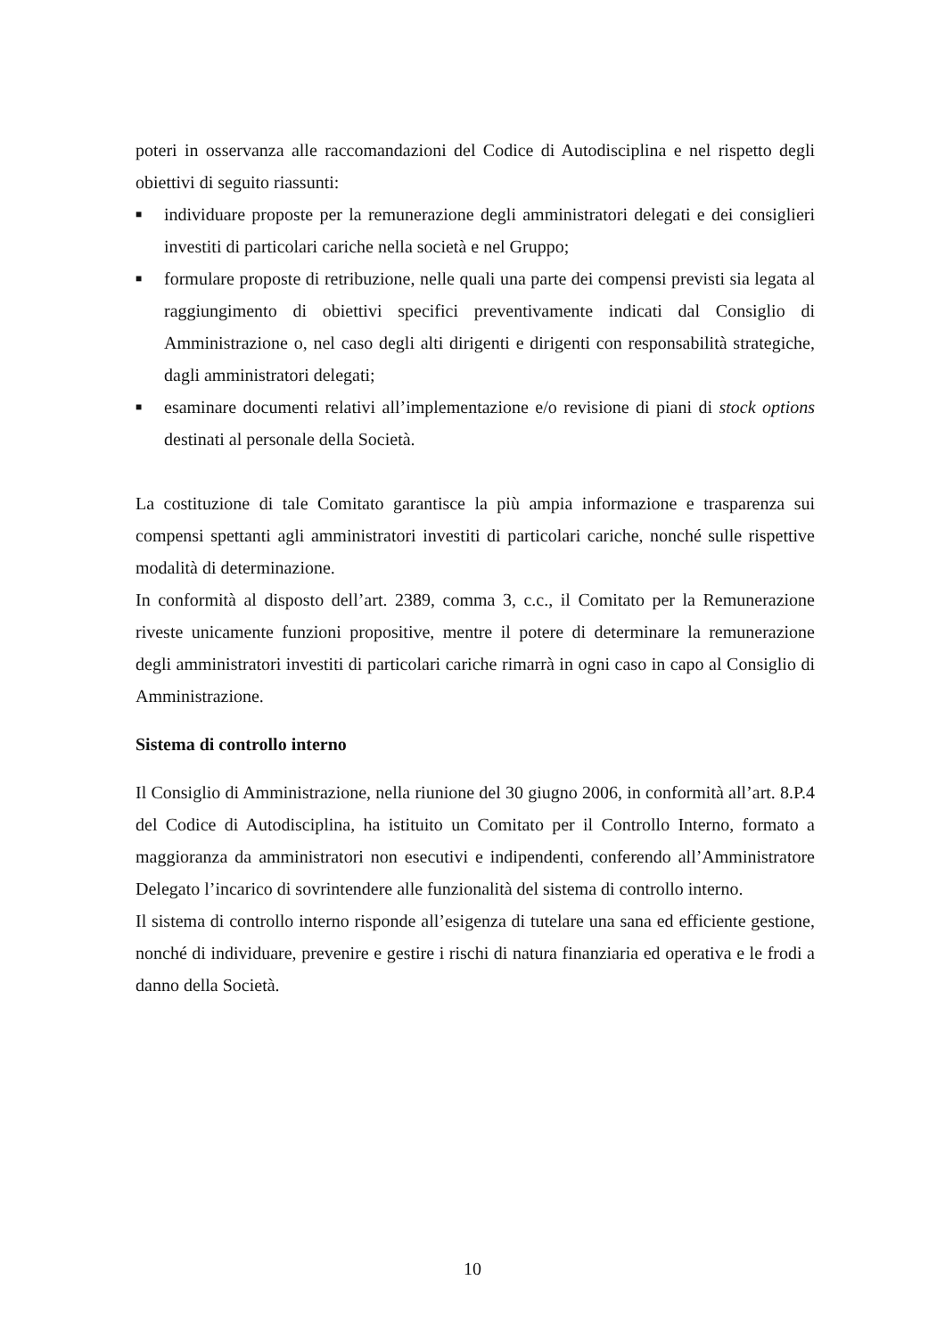poteri in osservanza alle raccomandazioni del Codice di Autodisciplina e nel rispetto degli obiettivi di seguito riassunti:
■ individuare proposte per la remunerazione degli amministratori delegati e dei consiglieri investiti di particolari cariche nella società e nel Gruppo;
■ formulare proposte di retribuzione, nelle quali una parte dei compensi previsti sia legata al raggiungimento di obiettivi specifici preventivamente indicati dal Consiglio di Amministrazione o, nel caso degli alti dirigenti e dirigenti con responsabilità strategiche, dagli amministratori delegati;
■ esaminare documenti relativi all’implementazione e/o revisione di piani di stock options destinati al personale della Società.
La costituzione di tale Comitato garantisce la più ampia informazione e trasparenza sui compensi spettanti agli amministratori investiti di particolari cariche, nonché sulle rispettive modalità di determinazione.
In conformità al disposto dell’art. 2389, comma 3, c.c., il Comitato per la Remunerazione riveste unicamente funzioni propositive, mentre il potere di determinare la remunerazione degli amministratori investiti di particolari cariche rimarrà in ogni caso in capo al Consiglio di Amministrazione.
Sistema di controllo interno
Il Consiglio di Amministrazione, nella riunione del 30 giugno 2006, in conformità all’art. 8.P.4 del Codice di Autodisciplina, ha istituito un Comitato per il Controllo Interno, formato a maggioranza da amministratori non esecutivi e indipendenti, conferendo all’Amministratore Delegato l’incarico di sovrintendere alle funzionalità del sistema di controllo interno.
Il sistema di controllo interno risponde all’esigenza di tutelare una sana ed efficiente gestione, nonché di individuare, prevenire e gestire i rischi di natura finanziaria ed operativa e le frodi a danno della Società.
10